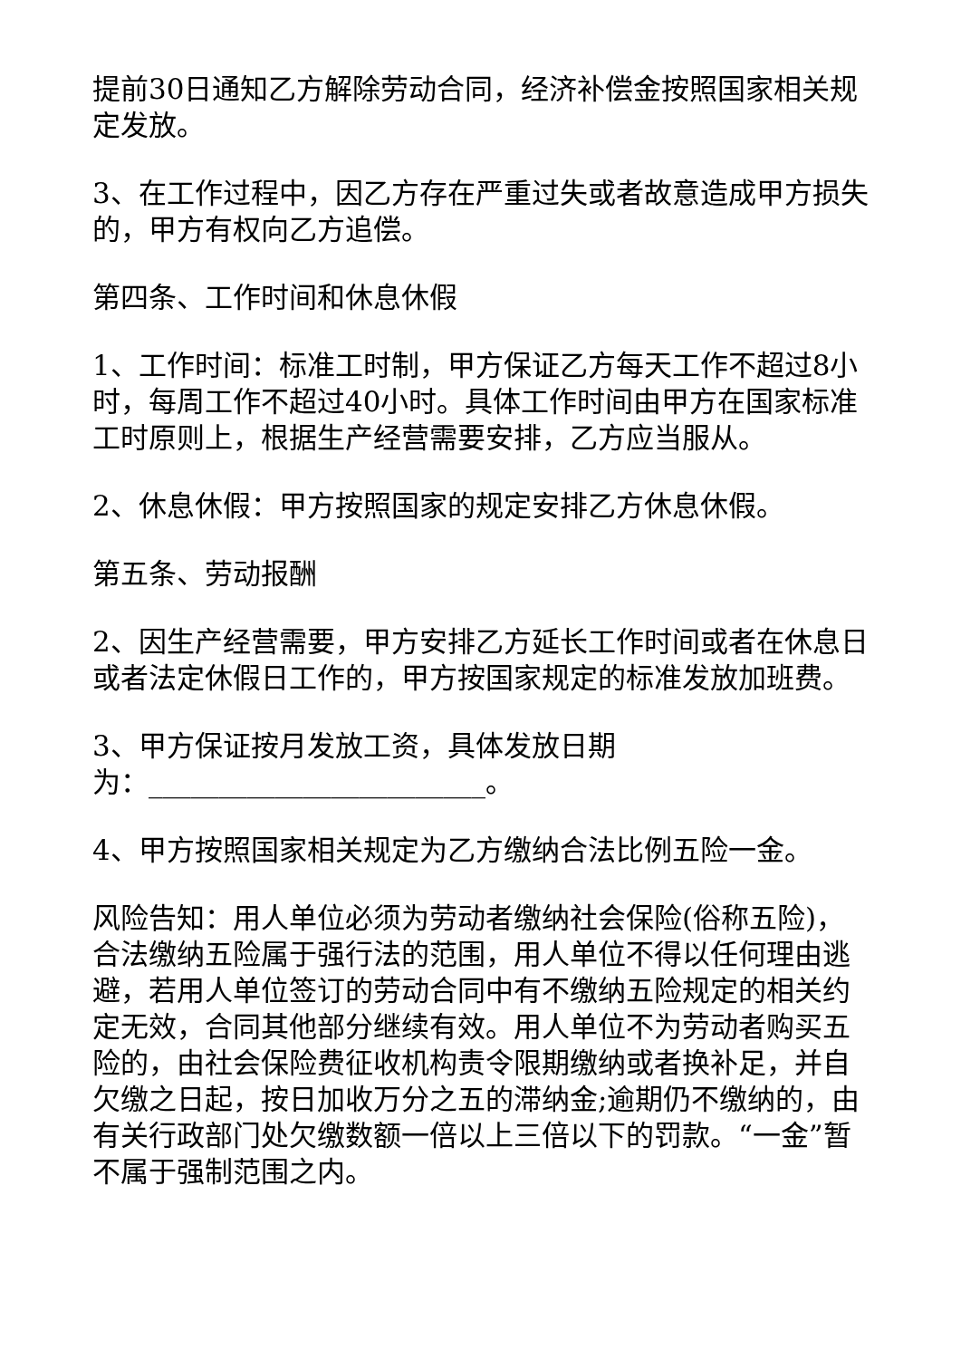提前30日通知乙方解除劳动合同，经济补偿金按照国家相关规定发放。
3、在工作过程中，因乙方存在严重过失或者故意造成甲方损失的，甲方有权向乙方追偿。
第四条、工作时间和休息休假
1、工作时间：标准工时制，甲方保证乙方每天工作不超过8小时，每周工作不超过40小时。具体工作时间由甲方在国家标准工时原则上，根据生产经营需要安排，乙方应当服从。
2、休息休假：甲方按照国家的规定安排乙方休息休假。
第五条、劳动报酬
2、因生产经营需要，甲方安排乙方延长工作时间或者在休息日或者法定休假日工作的，甲方按国家规定的标准发放加班费。
3、甲方保证按月发放工资，具体发放日期
为：________________________。
4、甲方按照国家相关规定为乙方缴纳合法比例五险一金。
风险告知：用人单位必须为劳动者缴纳社会保险(俗称五险)，合法缴纳五险属于强行法的范围，用人单位不得以任何理由逃避，若用人单位签订的劳动合同中有不缴纳五险规定的相关约定无效，合同其他部分继续有效。用人单位不为劳动者购买五险的，由社会保险费征收机构责令限期缴纳或者换补足，并自欠缴之日起，按日加收万分之五的滞纳金;逾期仍不缴纳的，由有关行政部门处欠缴数额一倍以上三倍以下的罚款。“一金”暂不属于强制范围之内。